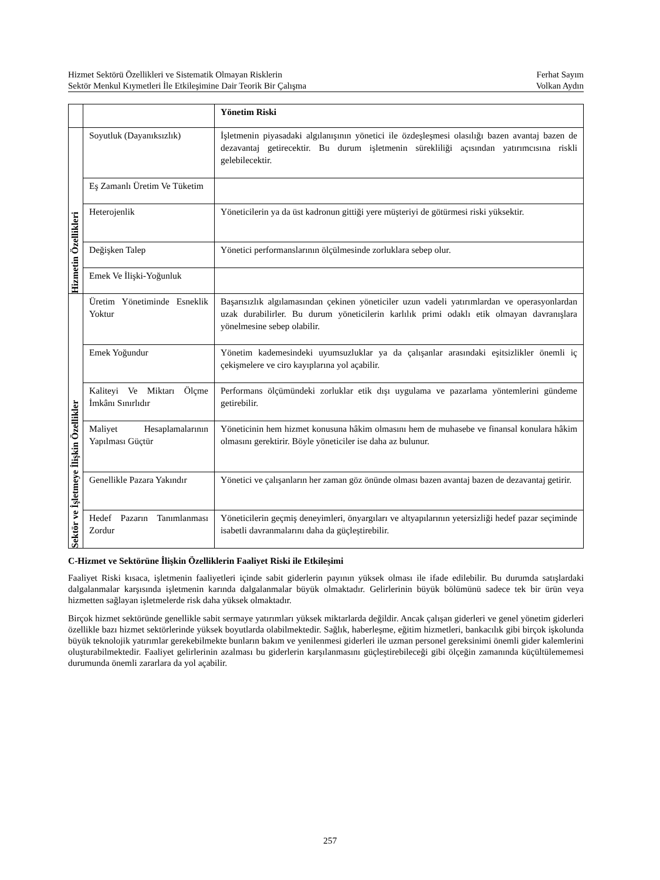Hizmet Sektörü Özellikleri ve Sistematik Olmayan Risklerin Ferhat Sayım
Sektör Menkul Kıymetleri İle Etkileşimine Dair Teorik Bir Çalışma Volkan Aydın
| | | Yönetim Riski |
| Hizmetin Özellikleri | Soyutluk (Dayanıksızlık) | İşletmenin piyasadaki algılanışının yönetici ile özdeşleşmesi olasılığı bazen avantaj bazen de dezavantaj getirecektir. Bu durum işletmenin sürekliliği açısından yatırımcısına riskli gelebilecektir. |
| | Eş Zamanlı Üretim Ve Tüketim | |
| | Heterojenlik | Yöneticilerin ya da üst kadronun gittiği yere müşteriyi de götürmesi riski yüksektir. |
| | Değişken Talep | Yönetici performanslarının ölçülmesinde zorluklara sebep olur. |
| | Emek Ve İlişki-Yoğunluk | |
| Sektör ve İşletmeye İlişkin Özellikler | Üretim Yönetiminde Esneklik Yoktur | Başarısızlık algılamasından çekinen yöneticiler uzun vadeli yatırımlardan ve operasyonlardan uzak durabilirler. Bu durum yöneticilerin karlılık primi odaklı etik olmayan davranışlara yönelmesine sebep olabilir. |
| | Emek Yoğundur | Yönetim kademesindeki uyumsuzluklar ya da çalışanlar arasındaki eşitsizlikler önemli iç çekişmelere ve ciro kayıplarına yol açabilir. |
| | Kaliteyi Ve Miktarı Ölçme İmkânı Sınırlıdır | Performans ölçümündeki zorluklar etik dışı uygulama ve pazarlama yöntemlerini gündeme getirebilir. |
| | Maliyet Hesaplamalarının Yapılması Güçtür | Yöneticinin hem hizmet konusuna hâkim olmasını hem de muhasebe ve finansal konulara hâkim olmasını gerektirir. Böyle yöneticiler ise daha az bulunur. |
| | Genellikle Pazara Yakındır | Yönetici ve çalışanların her zaman göz önünde olması bazen avantaj bazen de dezavantaj getirir. |
| | Hedef Pazarın Tanımlanması Zordur | Yöneticilerin geçmiş deneyimleri, önyargıları ve altyapılarının yetersizliği hedef pazar seçiminde isabetli davranmalarını daha da güçleştirebilir. |
C-Hizmet ve Sektörüne İlişkin Özelliklerin Faaliyet Riski ile Etkileşimi
Faaliyet Riski kısaca, işletmenin faaliyetleri içinde sabit giderlerin payının yüksek olması ile ifade edilebilir. Bu durumda satışlardaki dalgalanmalar karşısında işletmenin karında dalgalanmalar büyük olmaktadır. Gelirlerinin büyük bölümünü sadece tek bir ürün veya hizmetten sağlayan işletmelerde risk daha yüksek olmaktadır.
Birçok hizmet sektöründe genellikle sabit sermaye yatırımları yüksek miktarlarda değildir. Ancak çalışan giderleri ve genel yönetim giderleri özellikle bazı hizmet sektörlerinde yüksek boyutlarda olabilmektedir. Sağlık, haberleşme, eğitim hizmetleri, bankacılık gibi birçok işkolunda büyük teknolojik yatırımlar gerekebilmekte bunların bakım ve yenilenmesi giderleri ile uzman personel gereksinimi önemli gider kalemlerini oluşturabilmektedir. Faaliyet gelirlerinin azalması bu giderlerin karşılanmasını güçleştirebileceği gibi ölçeğin zamanında küçültülememesi durumunda önemli zararlara da yol açabilir.
257